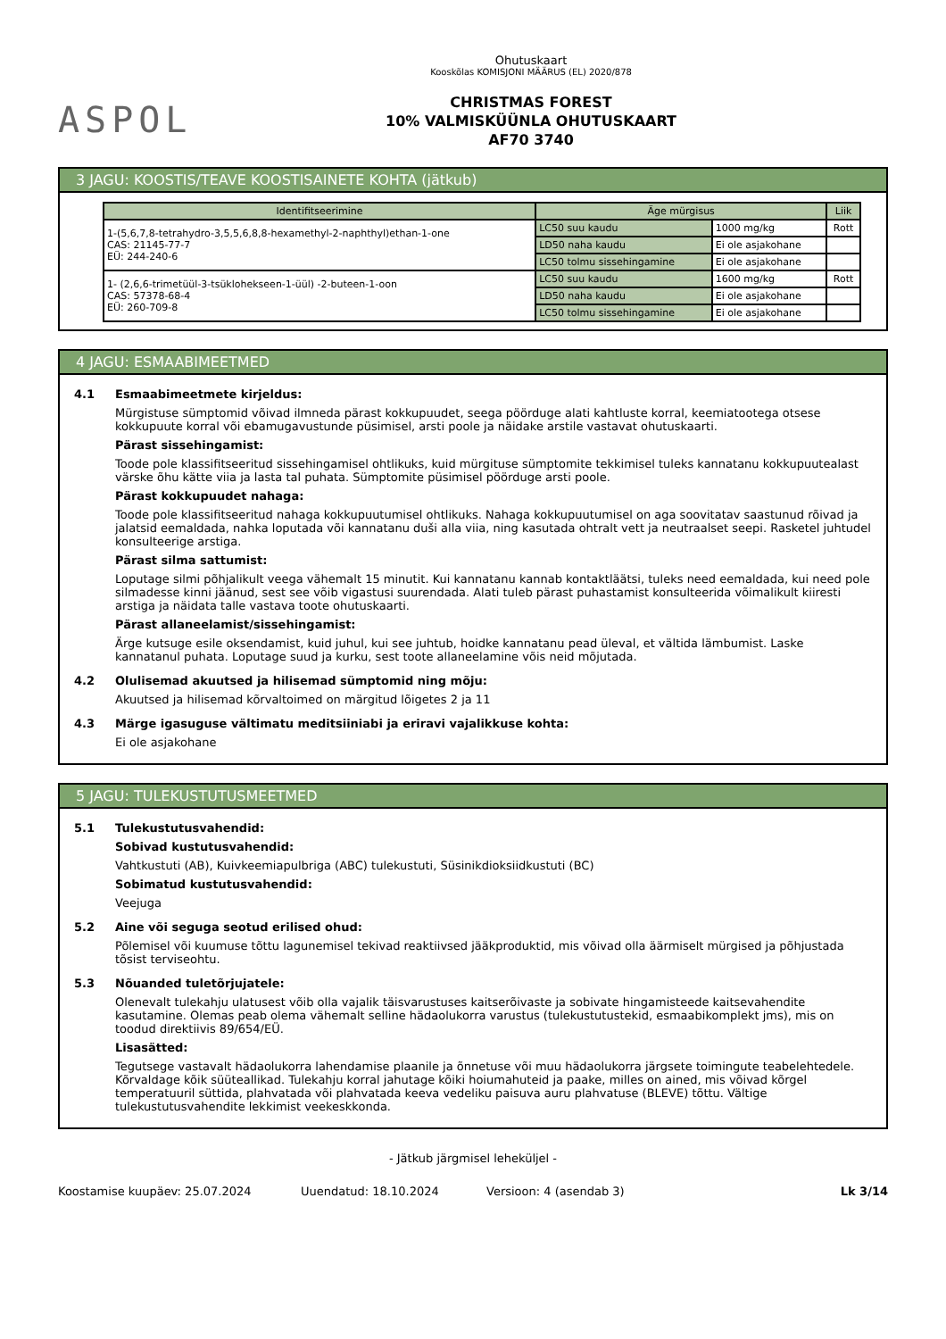ASPOL
Ohutuskaart
Kooskõlas KOMISJONI MÄÄRUS (EL) 2020/878
CHRISTMAS FOREST
10% VALMISKÜÜNLA OHUTUSKAART
AF70 3740
3 JAGU: KOOSTIS/TEAVE KOOSTISAINETE KOHTA (jätkub)
| Identifitseerimine | Äge mürgisus | | Liik |
| --- | --- | --- | --- |
| 1-(5,6,7,8-tetrahydro-3,5,5,6,8,8-hexamethyl-2-naphthyl)ethan-1-one CAS: 21145-77-7 EÜ: 244-240-6 | LC50 suu kaudu | 1000 mg/kg | Rott |
| | LD50 naha kaudu | Ei ole asjakohane | |
| | LC50 tolmu sissehingamine | Ei ole asjakohane | |
| 1- (2,6,6-trimetüül-3-tsüklohekseen-1-üül) -2-buteen-1-oon CAS: 57378-68-4 EÜ: 260-709-8 | LC50 suu kaudu | 1600 mg/kg | Rott |
| | LD50 naha kaudu | Ei ole asjakohane | |
| | LC50 tolmu sissehingamine | Ei ole asjakohane | |
4 JAGU: ESMAABIMEETMED
4.1 Esmaabimeetmete kirjeldus:
Mürgistuse sümptomid võivad ilmneda pärast kokkupuudet, seega pöörduge alati kahtluste korral, keemiatootega otsese kokkupuute korral või ebamugavustunde püsimisel, arsti poole ja näidake arstile vastavat ohutuskaarti.
Pärast sissehingamist:
Toode pole klassifitseeritud sissehingamisel ohtlikuks, kuid mürgituse sümptomite tekkimisel tuleks kannatanu kokkupuutealast värske õhu kätte viia ja lasta tal puhata. Sümptomite püsimisel pöörduge arsti poole.
Pärast kokkupuudet nahaga:
Toode pole klassifitseeritud nahaga kokkupuutumisel ohtlikuks. Nahaga kokkupuutumisel on aga soovitatav saastunud rõivad ja jalatsid eemaldada, nahka loputada või kannatanu duši alla viia, ning kasutada ohtralt vett ja neutraalset seepi. Rasketel juhtudel konsulteerige arstiga.
Pärast silma sattumist:
Loputage silmi põhjalikult veega vähemalt 15 minutit. Kui kannatanu kannab kontaktläätsi, tuleks need eemaldada, kui need pole silmadesse kinni jäänud, sest see võib vigastusi suurendada. Alati tuleb pärast puhastamist konsulteerida võimalikult kiiresti arstiga ja näidata talle vastava toote ohutuskaarti.
Pärast allaneelamist/sissehingamist:
Ärge kutsuge esile oksendamist, kuid juhul, kui see juhtub, hoidke kannatanu pead üleval, et vältida lämbumist. Laske kannatanul puhata. Loputage suud ja kurku, sest toote allaneelamine võis neid mõjutada.
4.2 Olulisemad akuutsed ja hilisemad sümptomid ning mõju:
Akuutsed ja hilisemad kõrvaltoimed on märgitud lõigetes 2 ja 11
4.3 Märge igasuguse vältimatu meditsiiniabi ja eriravi vajalikkuse kohta:
Ei ole asjakohane
5 JAGU: TULEKUSTUTUSMEETMED
5.1 Tulekustutusvahendid:
Sobivad kustutusvahendid:
Vahtkustuti (AB), Kuivkeemiapulbriga (ABC) tulekustuti, Süsinikdioksiidkustuti (BC)
Sobimatud kustutusvahendid:
Veejuga
5.2 Aine või seguga seotud erilised ohud:
Põlemisel või kuumuse tõttu lagunemisel tekivad reaktiivsed jääkproduktid, mis võivad olla äärmiselt mürgised ja põhjustada tõsist terviseohtu.
5.3 Nõuanded tuletõrjujatele:
Olenevalt tulekahju ulatusest võib olla vajalik täisvarustuses kaitserõivaste ja sobivate hingamisteede kaitsevahendite kasutamine. Olemas peab olema vähemalt selline hädaolukorra varustus (tulekustutustekid, esmaabikomplekt jms), mis on toodud direktiivis 89/654/EÜ.
Lisasätted:
Tegutsege vastavalt hädaolukorra lahendamise plaanile ja õnnetuse või muu hädaolukorra järgsete toimingute teabelehtedele. Kõrvaldage kõik süüteallikad. Tulekahju korral jahutage kõiki hoiumahuteid ja paake, milles on ained, mis võivad kõrgel temperatuuril süttida, plahvatada või plahvatada keeva vedeliku paisuva auru plahvatuse (BLEVE) tõttu. Vältige tulekustutusvahendite lekkimist veekeskkonda.
- Jätkub järgmisel leheküljel -
Koostamise kuupäev: 25.07.2024 Uuendatud: 18.10.2024 Versioon: 4 (asendab 3) Lk 3/14